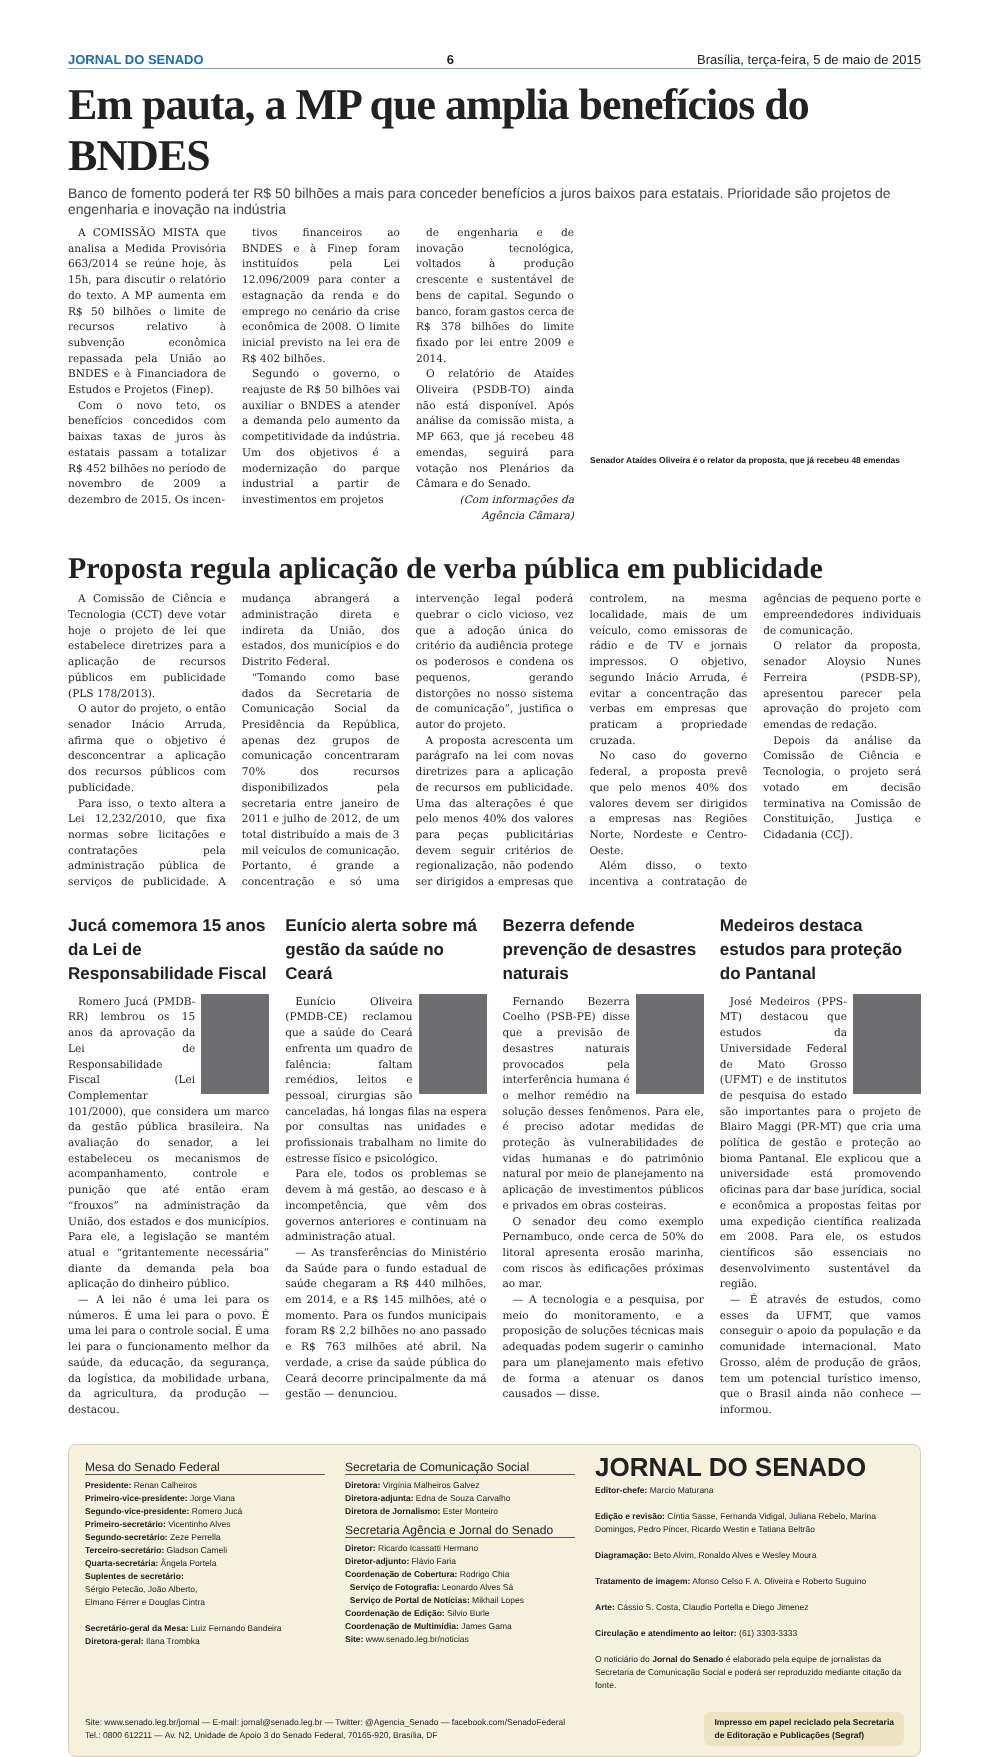JORNAL DO SENADO 6 Brasília, terça-feira, 5 de maio de 2015
Em pauta, a MP que amplia benefícios do BNDES
Banco de fomento poderá ter R$ 50 bilhões a mais para conceder benefícios a juros baixos para estatais. Prioridade são projetos de engenharia e inovação na indústria
A COMISSÃO MISTA que analisa a Medida Provisória 663/2014 se reúne hoje, às 15h, para discutir o relatório do texto. A MP aumenta em R$ 50 bilhões o limite de recursos relativo à subvenção econômica repassada pela União ao BNDES e à Financiadora de Estudos e Projetos (Finep).
Com o novo teto, os benefícios concedidos com baixas taxas de juros às estatais passam a totalizar R$ 452 bilhões no período de novembro de 2009 a dezembro de 2015. Os incen-
tivos financeiros ao BNDES e à Finep foram instituídos pela Lei 12.096/2009 para conter a estagnação da renda e do emprego no cenário da crise econômica de 2008. O limite inicial previsto na lei era de R$ 402 bilhões.
Segundo o governo, o reajuste de R$ 50 bilhões vai auxiliar o BNDES a atender a demanda pelo aumento da competitividade da indústria. Um dos objetivos é a modernização do parque industrial a partir de investimentos em projetos
de engenharia e de inovação tecnológica, voltados à produção crescente e sustentável de bens de capital. Segundo o banco, foram gastos cerca de R$ 378 bilhões do limite fixado por lei entre 2009 e 2014.
O relatório de Ataídes Oliveira (PSDB-TO) ainda não está disponível. Após análise da comissão mista, a MP 663, que já recebeu 48 emendas, seguirá para votação nos Plenários da Câmara e do Senado.
(Com informações da Agência Câmara)
Senador Ataídes Oliveira é o relator da proposta, que já recebeu 48 emendas
Proposta regula aplicação de verba pública em publicidade
A Comissão de Ciência e Tecnologia (CCT) deve votar hoje o projeto de lei que estabelece diretrizes para a aplicação de recursos públicos em publicidade (PLS 178/2013).
O autor do projeto, o então senador Inácio Arruda, afirma que o objetivo é desconcentrar a aplicação dos recursos públicos com publicidade.
Para isso, o texto altera a Lei 12.232/2010, que fixa normas sobre licitações e contratações pela administração pública de serviços de publicidade. A mudança abrangerá a administração direta e indireta da União, dos estados, dos municípios e do Distrito Federal.
“Tomando como base dados da Secretaria de Comunicação Social da Presidência da República, apenas dez grupos de comunicação concentraram 70% dos recursos disponibilizados pela secretaria entre janeiro de 2011 e julho de 2012, de um total distribuído a mais de 3 mil veículos de comunicação. Portanto, é grande a concentração e só uma intervenção legal poderá quebrar o ciclo vicioso, vez que a adoção única do critério da audiência protege os poderosos e condena os pequenos, gerando distorções no nosso sistema de comunicação”, justifica o autor do projeto.
A proposta acrescenta um parágrafo na lei com novas diretrizes para a aplicação de recursos em publicidade. Uma das alterações é que pelo menos 40% dos valores para peças publicitárias devem seguir critérios de regionalização, não podendo ser dirigidos a empresas que controlem, na mesma localidade, mais de um veículo, como emissoras de rádio e de TV e jornais impressos. O objetivo, segundo Inácio Arruda, é evitar a concentração das verbas em empresas que praticam a propriedade cruzada.
No caso do governo federal, a proposta prevê que pelo menos 40% dos valores devem ser dirigidos a empresas nas Regiões Norte, Nordeste e Centro-Oeste.
Além disso, o texto incentiva a contratação de agências de pequeno porte e empreendedores individuais de comunicação.
O relator da proposta, senador Aloysio Nunes Ferreira (PSDB-SP), apresentou parecer pela aprovação do projeto com emendas de redação.
Depois da análise da Comissão de Ciência e Tecnologia, o projeto será votado em decisão terminativa na Comissão de Constituição, Justiça e Cidadania (CCJ).
Jucá comemora 15 anos da Lei de Responsabilidade Fiscal
Romero Jucá (PMDB-RR) lembrou os 15 anos da aprovação da Lei de Responsabilidade Fiscal (Lei Complementar 101/2000), que considera um marco da gestão pública brasileira. Na avaliação do senador, a lei estabeleceu os mecanismos de acompanhamento, controle e punição que até então eram “frouxos” na administração da União, dos estados e dos municípios. Para ele, a legislação se mantém atual e “gritantemente necessária” diante da demanda pela boa aplicação do dinheiro público.
— A lei não é uma lei para os números. É uma lei para o povo. É uma lei para o controle social. É uma lei para o funcionamento melhor da saúde, da educação, da segurança, da logística, da mobilidade urbana, da agricultura, da produção — destacou.
Eunício alerta sobre má gestão da saúde no Ceará
Eunício Oliveira (PMDB-CE) reclamou que a saúde do Ceará enfrenta um quadro de falência: faltam remédios, leitos e pessoal, cirurgias são canceladas, há longas filas na espera por consultas nas unidades e profissionais trabalham no limite do estresse físico e psicológico.
Para ele, todos os problemas se devem à má gestão, ao descaso e à incompetência, que vêm dos governos anteriores e continuam na administração atual.
— As transferências do Ministério da Saúde para o fundo estadual de saúde chegaram a R$ 440 milhões, em 2014, e a R$ 145 milhões, até o momento. Para os fundos municipais foram R$ 2,2 bilhões no ano passado e R$ 763 milhões até abril. Na verdade, a crise da saúde pública do Ceará decorre principalmente da má gestão — denunciou.
Bezerra defende prevenção de desastres naturais
Fernando Bezerra Coelho (PSB-PE) disse que a previsão de desastres naturais provocados pela interferência humana é o melhor remédio na solução desses fenômenos. Para ele, é preciso adotar medidas de proteção às vulnerabilidades de vidas humanas e do patrimônio natural por meio de planejamento na aplicação de investimentos públicos e privados em obras costeiras.
O senador deu como exemplo Pernambuco, onde cerca de 50% do litoral apresenta erosão marinha, com riscos às edificações próximas ao mar.
— A tecnologia e a pesquisa, por meio do monitoramento, e a proposição de soluções técnicas mais adequadas podem sugerir o caminho para um planejamento mais efetivo de forma a atenuar os danos causados — disse.
Medeiros destaca estudos para proteção do Pantanal
José Medeiros (PPS-MT) destacou que estudos da Universidade Federal de Mato Grosso (UFMT) e de institutos de pesquisa do estado são importantes para o projeto de Blairo Maggi (PR-MT) que cria uma política de gestão e proteção ao bioma Pantanal. Ele explicou que a universidade está promovendo oficinas para dar base jurídica, social e econômica a propostas feitas por uma expedição científica realizada em 2008. Para ele, os estudos científicos são essenciais no desenvolvimento sustentável da região.
— É através de estudos, como esses da UFMT, que vamos conseguir o apoio da população e da comunidade internacional. Mato Grosso, além de produção de grãos, tem um potencial turístico imenso, que o Brasil ainda não conhece — informou.
Mesa do Senado Federal
Presidente: Renan Calheiros
Primeiro-vice-presidente: Jorge Viana
Segundo-vice-presidente: Romero Jucá
Primeiro-secretário: Vicentinho Alves
Segundo-secretário: Zeze Perrella
Terceiro-secretário: Gladson Cameli
Quarta-secretária: Ângela Portela
Suplentes de secretário:
Sérgio Petecão, João Alberto,
Elmano Férrer e Douglas Cintra
Secretário-geral da Mesa: Luiz Fernando Bandeira
Diretora-geral: Ilana Trombka
Secretaria de Comunicação Social
Diretora: Virgínia Malheiros Galvez
Diretora-adjunta: Edna de Souza Carvalho
Diretora de Jornalismo: Ester Monteiro
Secretaria Agência e Jornal do Senado
Diretor: Ricardo Icassatti Hermano
Diretor-adjunto: Flávio Faria
Coordenação de Cobertura: Rodrigo Chia
Serviço de Fotografia: Leonardo Alves Sá
Serviço de Portal de Notícias: Mikhail Lopes
Coordenação de Edição: Silvio Burle
Coordenação de Multimídia: James Gama
Site: www.senado.leg.br/noticias
JORNAL DO SENADO
Editor-chefe: Marcio Maturana
Edição e revisão: Cíntia Sasse, Fernanda Vidigal, Juliana Rebelo, Marina Domingos, Pedro Pincer, Ricardo Westin e Tatiana Beltrão
Diagramação: Beto Alvim, Ronaldo Alves e Wesley Moura
Tratamento de imagem: Afonso Celso F. A. Oliveira e Roberto Suguino
Arte: Cássio S. Costa, Claudio Portella e Diego Jimenez
Circulação e atendimento ao leitor: (61) 3303-3333
O noticiário do Jornal do Senado é elaborado pela equipe de jornalistas da Secretaria de Comunicação Social e poderá ser reproduzido mediante citação da fonte.
Site: www.senado.leg.br/jornal — E-mail: jornal@senado.leg.br — Twitter: @Agencia_Senado — facebook.com/SenadoFederal
Tel.: 0800 612211 — Av. N2, Unidade de Apoio 3 do Senado Federal, 70165-920, Brasília, DF Impresso em papel reciclado pela Secretaria
de Editoração e Publicações (Segraf)